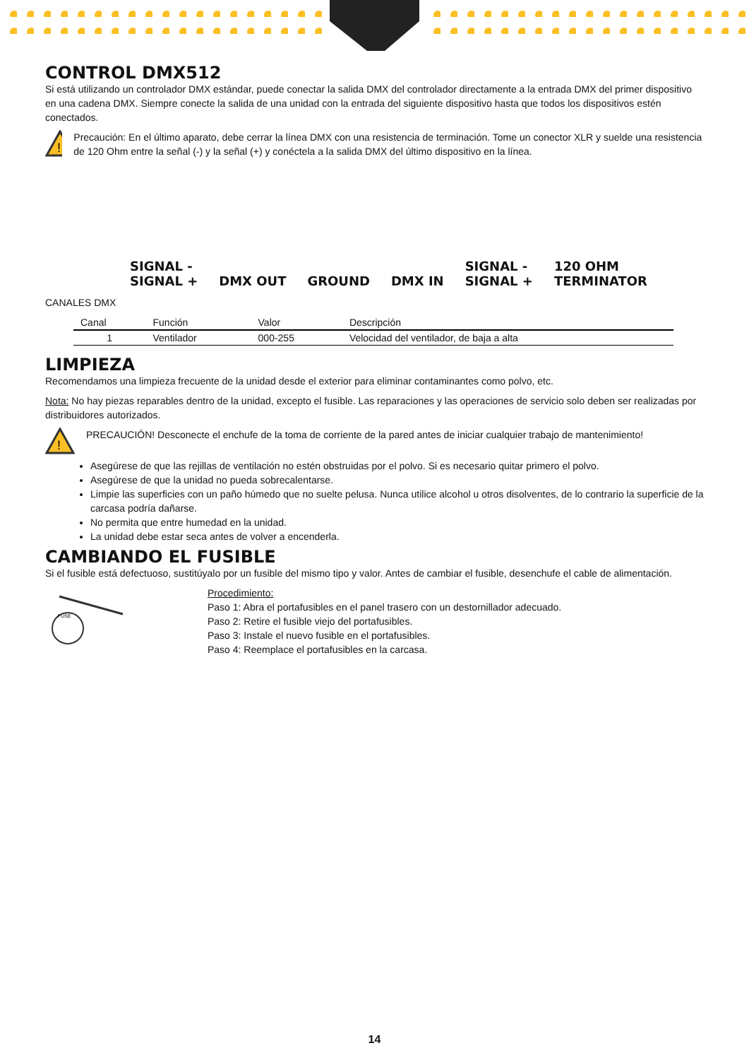CONTROL DMX512
Si está utilizando un controlador DMX estándar, puede conectar la salida DMX del controlador directamente a la entrada DMX del primer dispositivo en una cadena DMX. Siempre conecte la salida de una unidad con la entrada del siguiente dispositivo hasta que todos los dispositivos estén conectados.
!
Precaución: En el último aparato, debe cerrar la línea DMX con una resistencia de terminación. Tome un conector XLR y suelde una resistencia de 120 Ohm entre la señal (-) y la señal (+) y conéctela a la salida DMX del último dispositivo en la línea.
SIGNAL -
SIGNAL + DMX OUT GROUND DMX IN SIGNAL -
SIGNAL + 120 OHM
TERMINATOR
CANALES DMX
| Canal | Función | Valor | Descripción |
| --- | --- | --- | --- |
| 1 | Ventilador | 000-255 | Velocidad del ventilador, de baja a alta |
LIMPIEZA
Recomendamos una limpieza frecuente de la unidad desde el exterior para eliminar contaminantes como polvo, etc.
Nota: No hay piezas reparables dentro de la unidad, excepto el fusible. Las reparaciones y las operaciones de servicio solo deben ser realizadas por distribuidores autorizados.
!
PRECAUCIÓN! Desconecte el enchufe de la toma de corriente de la pared antes de iniciar cualquier trabajo de mantenimiento!
Asegúrese de que las rejillas de ventilación no estén obstruidas por el polvo. Si es necesario quitar primero el polvo.
Asegúrese de que la unidad no pueda sobrecalentarse.
Limpie las superficies con un paño húmedo que no suelte pelusa. Nunca utilice alcohol u otros disolventes, de lo contrario la superficie de la carcasa podría dañarse.
No permita que entre humedad en la unidad.
La unidad debe estar seca antes de volver a encenderla.
CAMBIANDO EL FUSIBLE
Si el fusible está defectuoso, sustitúyalo por un fusible del mismo tipo y valor. Antes de cambiar el fusible, desenchufe el cable de alimentación.
FUSE
Procedimiento:
Paso 1: Abra el portafusibles en el panel trasero con un destornillador adecuado.
Paso 2: Retire el fusible viejo del portafusibles.
Paso 3: Instale el nuevo fusible en el portafusibles.
Paso 4: Reemplace el portafusibles en la carcasa.
14